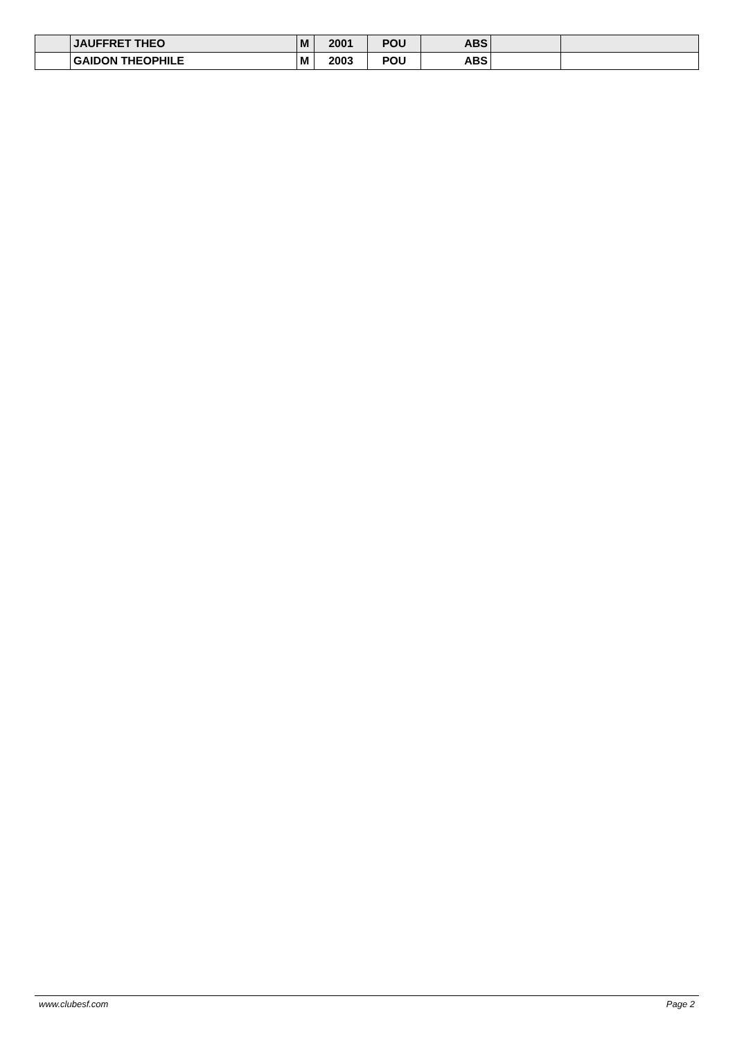| | JAUFFRET THEO | M | 2001 | POU | ABS | | |
| | GAIDON THEOPHILE | M | 2003 | POU | ABS | | |
www.clubesf.com Page 2